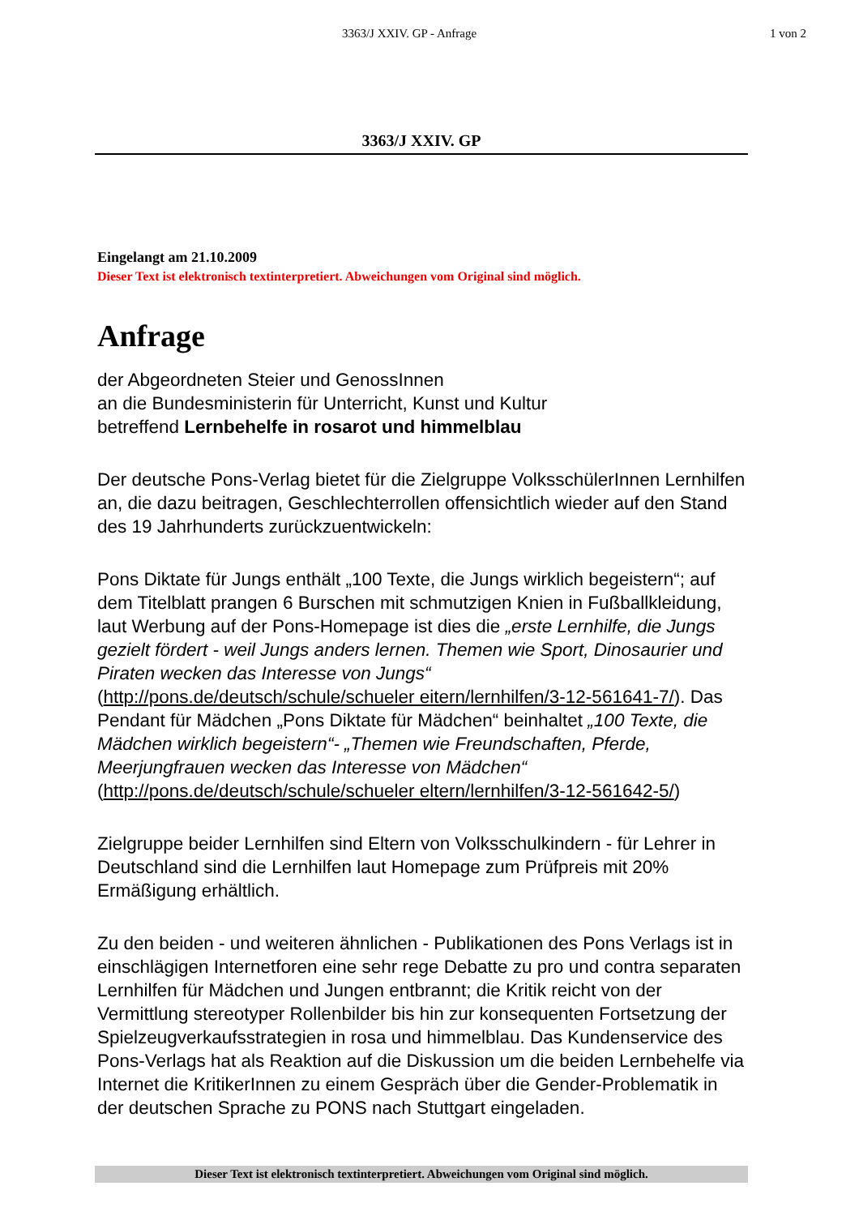3363/J XXIV. GP - Anfrage 1 von 2
3363/J XXIV. GP
Eingelangt am 21.10.2009
Dieser Text ist elektronisch textinterpretiert. Abweichungen vom Original sind möglich.
Anfrage
der Abgeordneten Steier und GenossInnen
an die Bundesministerin für Unterricht, Kunst und Kultur
betreffend Lernbehelfe in rosarot und himmelblau
Der deutsche Pons-Verlag bietet für die Zielgruppe VolksschülerInnen Lernhilfen an, die dazu beitragen, Geschlechterrollen offensichtlich wieder auf den Stand des 19 Jahrhunderts zurückzuentwickeln:
Pons Diktate für Jungs enthält „100 Texte, die Jungs wirklich begeistern“; auf dem Titelblatt prangen 6 Burschen mit schmutzigen Knien in Fußballkleidung, laut Werbung auf der Pons-Homepage ist dies die „erste Lernhilfe, die Jungs gezielt fördert - weil Jungs anders lernen. Themen wie Sport, Dinosaurier und Piraten wecken das Interesse von Jungs“ (http://pons.de/deutsch/schule/schueler eitern/lernhilfen/3-12-561641-7/). Das Pendant für Mädchen „Pons Diktate für Mädchen“ beinhaltet „100 Texte, die Mädchen wirklich begeistern“- „Themen wie Freundschaften, Pferde, Meerjungfrauen wecken das Interesse von Mädchen“ (http://pons.de/deutsch/schule/schueler eltern/lernhilfen/3-12-561642-5/)
Zielgruppe beider Lernhilfen sind Eltern von Volksschulkindern - für Lehrer in Deutschland sind die Lernhilfen laut Homepage zum Prüfpreis mit 20% Ermäßigung erhältlich.
Zu den beiden - und weiteren ähnlichen - Publikationen des Pons Verlags ist in einschlägigen Internetforen eine sehr rege Debatte zu pro und contra separaten Lernhilfen für Mädchen und Jungen entbrannt; die Kritik reicht von der Vermittlung stereotyper Rollenbilder bis hin zur konsequenten Fortsetzung der Spielzeugverkaufsstrategien in rosa und himmelblau. Das Kundenservice des Pons-Verlags hat als Reaktion auf die Diskussion um die beiden Lernbehelfe via Internet die KritikerInnen zu einem Gespräch über die Gender-Problematik in der deutschen Sprache zu PONS nach Stuttgart eingeladen.
Dieser Text ist elektronisch textinterpretiert. Abweichungen vom Original sind möglich.